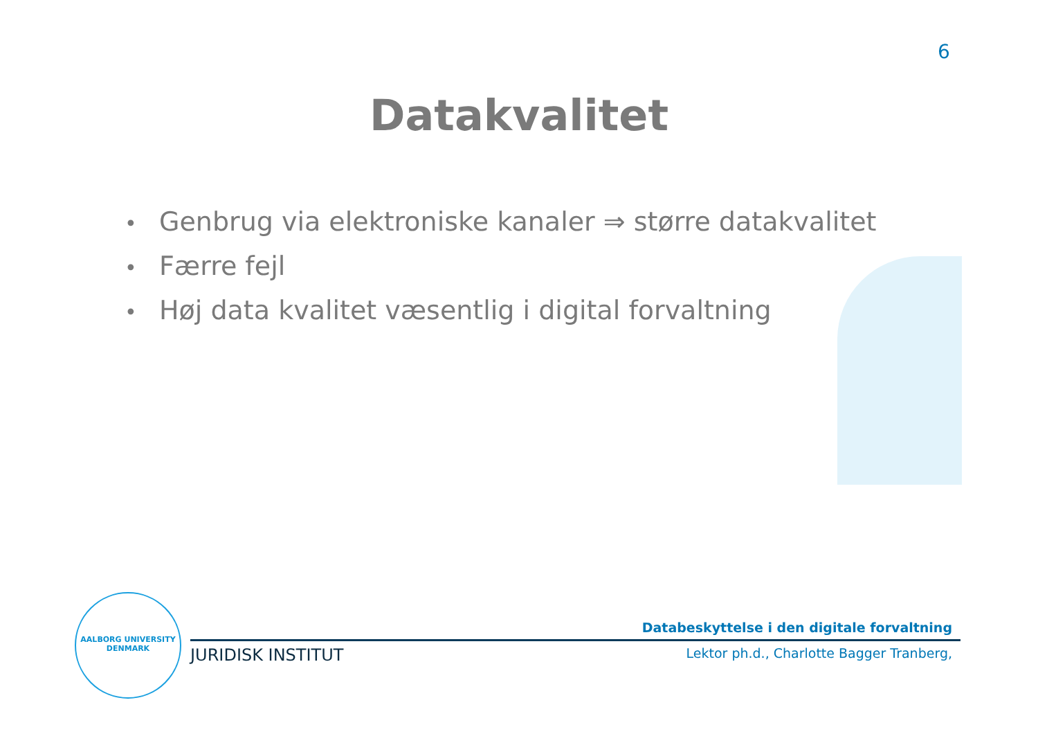6
Datakvalitet
• Genbrug via elektroniske kanaler ⇒ større datakvalitet
• Færre fejl
• Høj data kvalitet væsentlig i digital forvaltning
AALBORG UNIVERSITY DENMARK
Databeskyttelse i den digitale forvaltning
JURIDISK INSTITUT Lektor ph.d., Charlotte Bagger Tranberg,